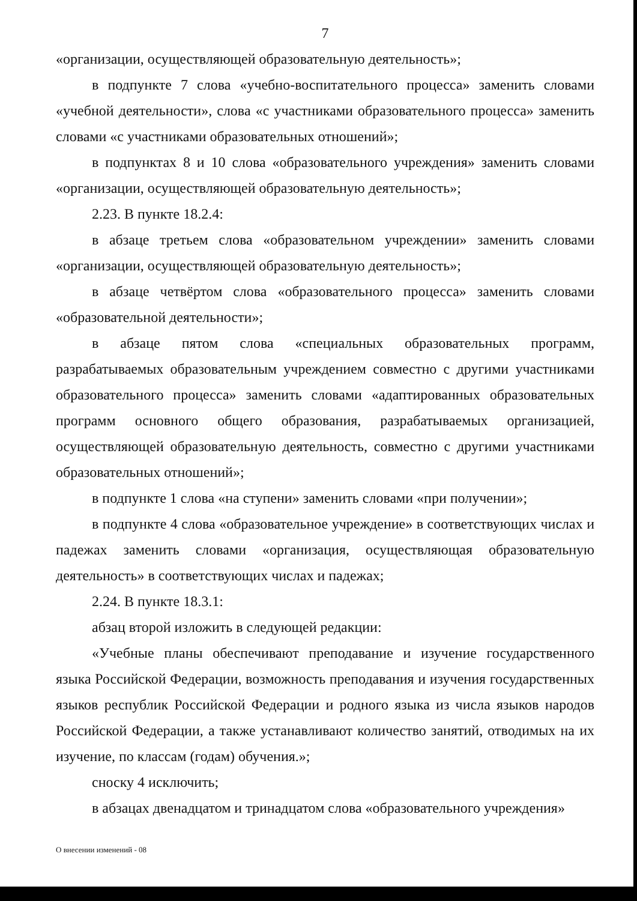7
«организации, осуществляющей образовательную деятельность»;
в подпункте 7 слова «учебно-воспитательного процесса» заменить словами «учебной деятельности», слова «с участниками образовательного процесса» заменить словами «с участниками образовательных отношений»;
в подпунктах 8 и 10 слова «образовательного учреждения» заменить словами «организации, осуществляющей образовательную деятельность»;
2.23. В пункте 18.2.4:
в абзаце третьем слова «образовательном учреждении» заменить словами «организации, осуществляющей образовательную деятельность»;
в абзаце четвёртом слова «образовательного процесса» заменить словами «образовательной деятельности»;
в абзаце пятом слова «специальных образовательных программ, разрабатываемых образовательным учреждением совместно с другими участниками образовательного процесса» заменить словами «адаптированных образовательных программ основного общего образования, разрабатываемых организацией, осуществляющей образовательную деятельность, совместно с другими участниками образовательных отношений»;
в подпункте 1 слова «на ступени» заменить словами «при получении»;
в подпункте 4 слова «образовательное учреждение» в соответствующих числах и падежах заменить словами «организация, осуществляющая образовательную деятельность» в соответствующих числах и падежах;
2.24. В пункте 18.3.1:
абзац второй изложить в следующей редакции:
«Учебные планы обеспечивают преподавание и изучение государственного языка Российской Федерации, возможность преподавания и изучения государственных языков республик Российской Федерации и родного языка из числа языков народов Российской Федерации, а также устанавливают количество занятий, отводимых на их изучение, по классам (годам) обучения.»;
сноску 4 исключить;
в абзацах двенадцатом и тринадцатом слова «образовательного учреждения»
О внесении изменений - 08